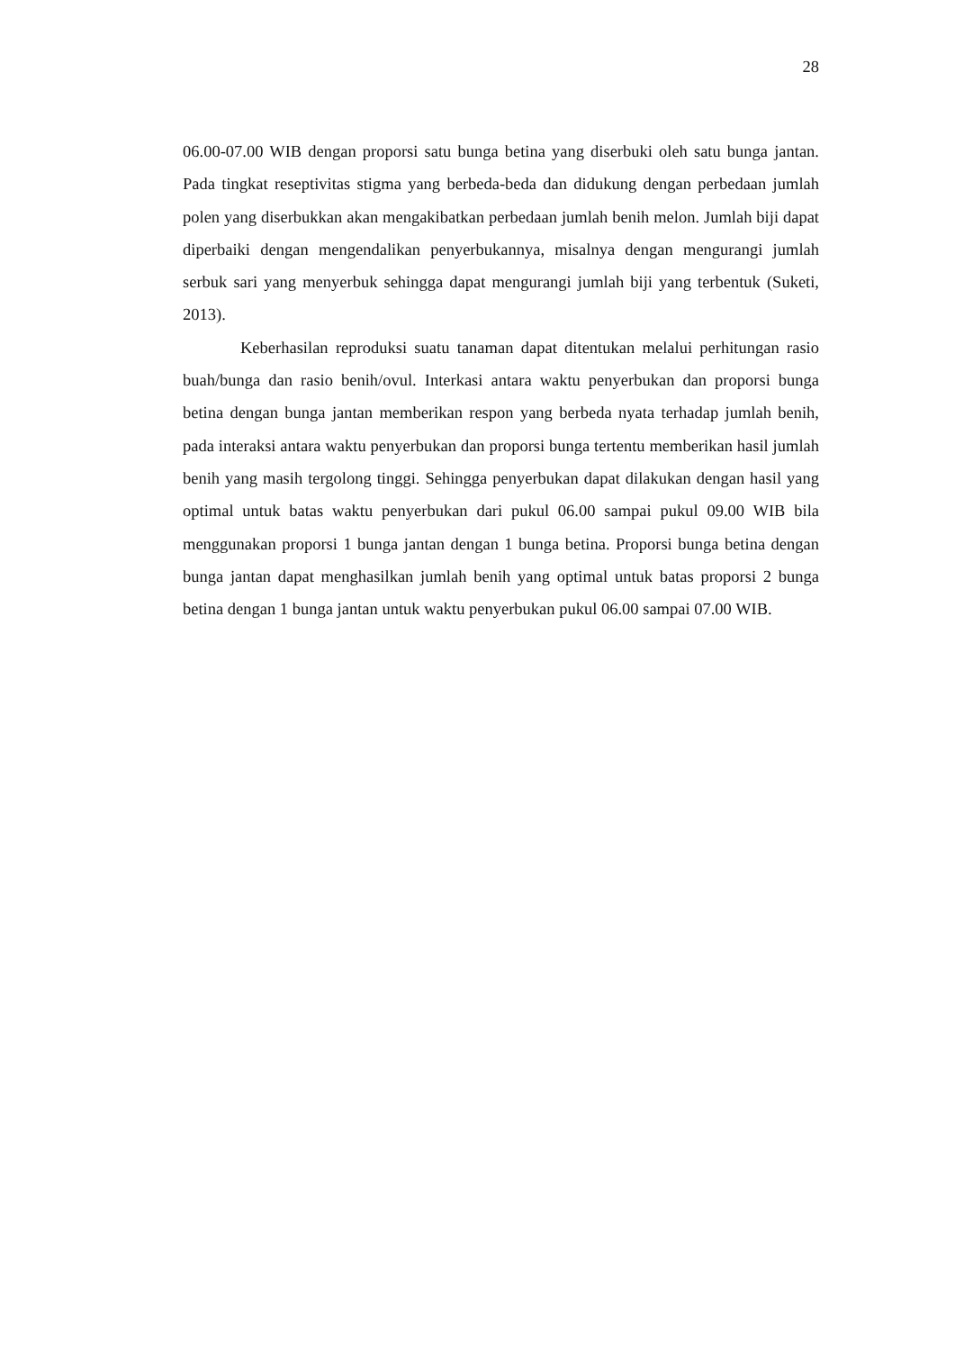28
06.00-07.00 WIB dengan proporsi satu bunga betina yang diserbuki oleh satu bunga jantan. Pada tingkat reseptivitas stigma yang berbeda-beda dan didukung dengan perbedaan jumlah polen yang diserbukkan akan mengakibatkan perbedaan jumlah benih melon. Jumlah biji dapat diperbaiki dengan mengendalikan penyerbukannya, misalnya dengan mengurangi jumlah serbuk sari yang menyerbuk sehingga dapat mengurangi jumlah biji yang terbentuk (Suketi, 2013).
Keberhasilan reproduksi suatu tanaman dapat ditentukan melalui perhitungan rasio buah/bunga dan rasio benih/ovul. Interkasi antara waktu penyerbukan dan proporsi bunga betina dengan bunga jantan memberikan respon yang berbeda nyata terhadap jumlah benih, pada interaksi antara waktu penyerbukan dan proporsi bunga tertentu memberikan hasil jumlah benih yang masih tergolong tinggi. Sehingga penyerbukan dapat dilakukan dengan hasil yang optimal untuk batas waktu penyerbukan dari pukul 06.00 sampai pukul 09.00 WIB bila menggunakan proporsi 1 bunga jantan dengan 1 bunga betina. Proporsi bunga betina dengan bunga jantan dapat menghasilkan jumlah benih yang optimal untuk batas proporsi 2 bunga betina dengan 1 bunga jantan untuk waktu penyerbukan pukul 06.00 sampai 07.00 WIB.